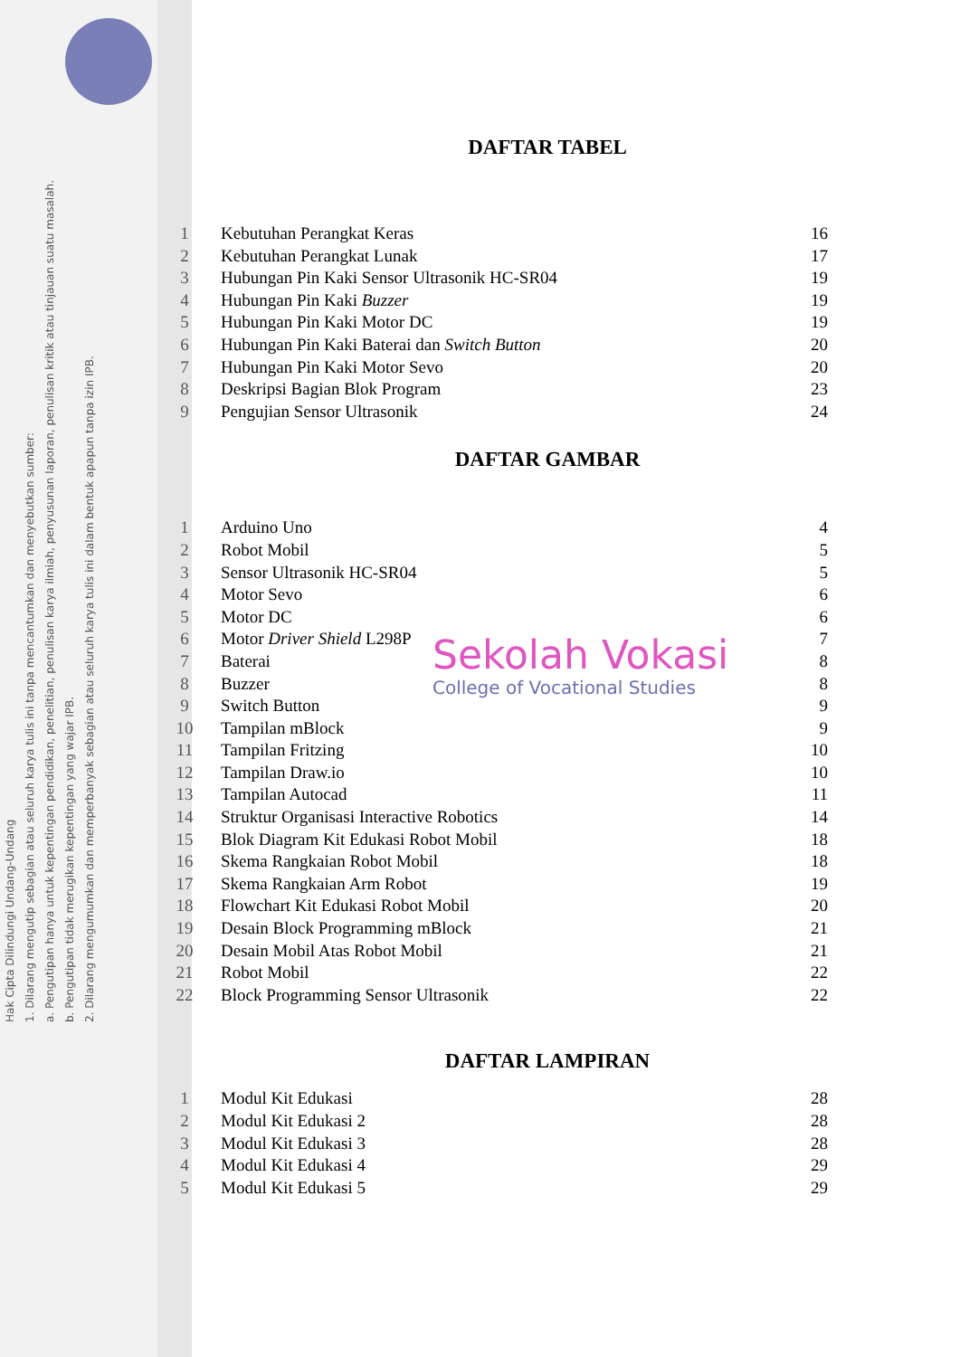Hak Cipta Dilindungi Undang-Undang
1. Dilarang mengutip sebagian atau seluruh karya tulis ini tanpa mencantumkan dan menyebutkan sumber:
a. Pengutipan hanya untuk kepentingan pendidikan, penelitian, penulisan karya ilmiah, penyusunan laporan, penulisan kritik atau tinjauan suatu masalah.
b. Pengutipan tidak merugikan kepentingan yang wajar IPB.
2. Dilarang mengumumkan dan memperbanyak sebagian atau seluruh karya tulis ini dalam bentuk apapun tanpa izin IPB.
DAFTAR TABEL
1 Kebutuhan Perangkat Keras 16
2 Kebutuhan Perangkat Lunak 17
3 Hubungan Pin Kaki Sensor Ultrasonik HC-SR04 19
4 Hubungan Pin Kaki Buzzer 19
5 Hubungan Pin Kaki Motor DC 19
6 Hubungan Pin Kaki Baterai dan Switch Button 20
7 Hubungan Pin Kaki Motor Sevo 20
8 Deskripsi Bagian Blok Program 23
9 Pengujian Sensor Ultrasonik 24
DAFTAR GAMBAR
1 Arduino Uno 4
2 Robot Mobil 5
3 Sensor Ultrasonik HC-SR04 5
4 Motor Sevo 6
5 Motor DC 6
6 Motor Driver Shield L298P 7
7 Baterai 8
8 Buzzer 8
9 Switch Button 9
10 Tampilan mBlock 9
11 Tampilan Fritzing 10
12 Tampilan Draw.io 10
13 Tampilan Autocad 11
14 Struktur Organisasi Interactive Robotics 14
15 Blok Diagram Kit Edukasi Robot Mobil 18
16 Skema Rangkaian Robot Mobil 18
17 Skema Rangkaian Arm Robot 19
18 Flowchart Kit Edukasi Robot Mobil 20
19 Desain Block Programming mBlock 21
20 Desain Mobil Atas Robot Mobil 21
21 Robot Mobil 22
22 Block Programming Sensor Ultrasonik 22
DAFTAR LAMPIRAN
1 Modul Kit Edukasi 28
2 Modul Kit Edukasi 2 28
3 Modul Kit Edukasi 3 28
4 Modul Kit Edukasi 4 29
5 Modul Kit Edukasi 5 29
Sekolah Vokasi
College of Vocational Studies